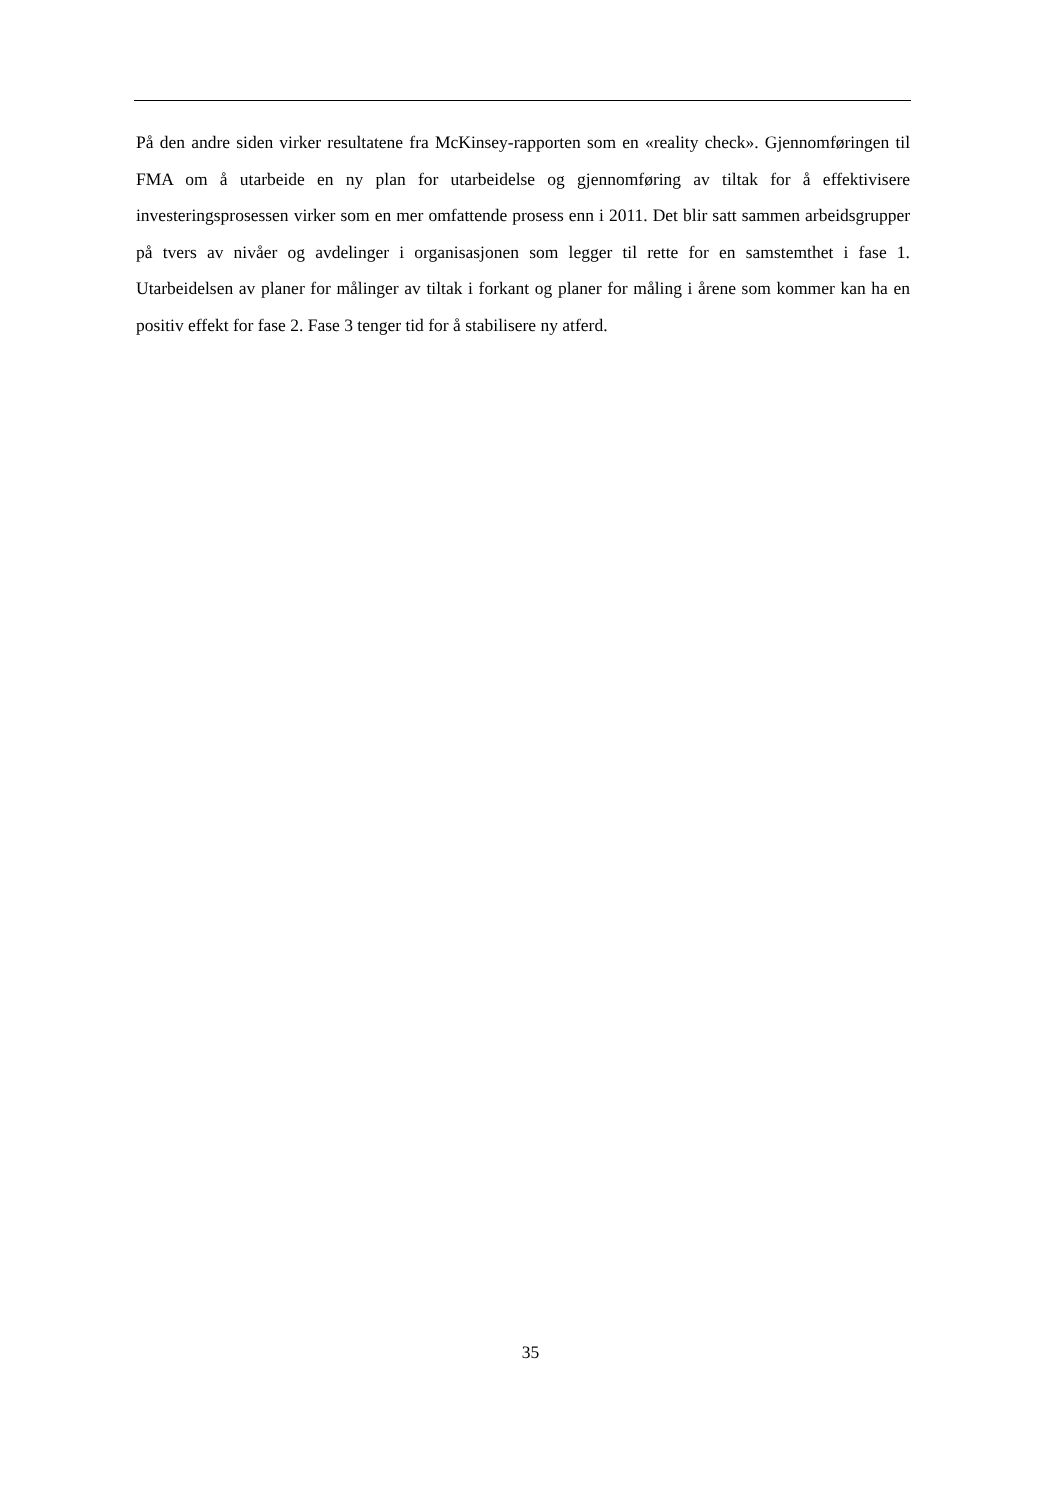På den andre siden virker resultatene fra McKinsey-rapporten som en «reality check». Gjennomføringen til FMA om å utarbeide en ny plan for utarbeidelse og gjennomføring av tiltak for å effektivisere investeringsprosessen virker som en mer omfattende prosess enn i 2011. Det blir satt sammen arbeidsgrupper på tvers av nivåer og avdelinger i organisasjonen som legger til rette for en samstemthet i fase 1. Utarbeidelsen av planer for målinger av tiltak i forkant og planer for måling i årene som kommer kan ha en positiv effekt for fase 2. Fase 3 tenger tid for å stabilisere ny atferd.
35